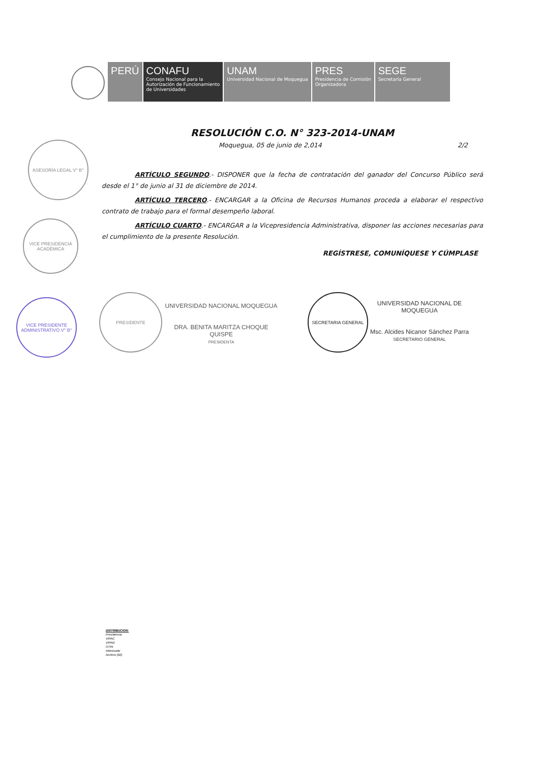PERÚ CONAFU
Consejo Nacional para la
Autorización de Funcionamiento
de Universidades
UNAM
Universidad Nacional de Moquegua
PRES
Presidencia de Comisión
Organizadora
SEGE
Secretaría General
RESOLUCIÓN C.O. N° 323-2014-UNAM
Moquegua, 05 de junio de 2,014 2/2
ARTÍCULO SEGUNDO.- DISPONER que la fecha de contratación del ganador del Concurso Público será desde el 1° de junio al 31 de diciembre de 2014.
ARTÍCULO TERCERO.- ENCARGAR a la Oficina de Recursos Humanos proceda a elaborar el respectivo contrato de trabajo para el formal desempeño laboral.
ARTÍCULO CUARTO.- ENCARGAR a la Vicepresidencia Administrativa, disponer las acciones necesarias para el cumplimiento de la presente Resolución.
REGÍSTRESE, COMUNÍQUESE Y CÚMPLASE
ASESORÍA LEGAL V° B°
VICE PRESIDENCIA ACADÉMICA
VICE PRESIDENTE ADMINISTRATIVO V° B°
PRESIDENTE
UNIVERSIDAD NACIONAL MOQUEGUA
DRA. BENITA MARITZA CHOQUE QUISPE
PRESIDENTA
SECRETARIA GENERAL
UNIVERSIDAD NACIONAL DE MOQUEGUA
Msc. Alcides Nicanor Sánchez Parra
SECRETARIO GENERAL
DISTRIBUCION:
Presidencia
VIPAC
VIPAD
OTIN
Interesado
Archivo (02)